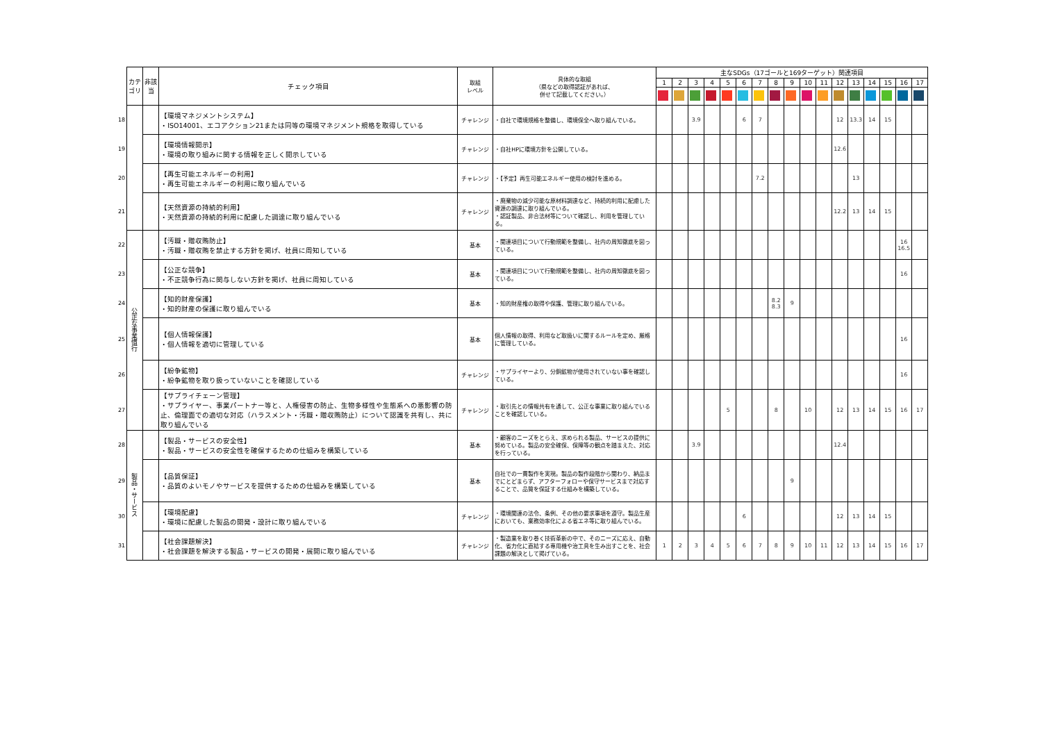| | カテ ゴリ | 非該 当 | チェック項目 | 取組 レベル | 具体的な取組 （県などの取得認証があれば、 併せて記載してください。） | 主なSDGs（17ゴールと169ターゲット）関連項目 | | | | | | | | | | | | | | | | |
| | | | | | | 1 | 2 | 3 | 4 | 5 | 6 | 7 | 8 | 9 | 10 | 11 | 12 | 13 | 14 | 15 | 16 | 17 |
| 18 | | | 【環境マネジメントシステム】 ・ISO14001、エコアクション21または同等の環境マネジメント規格を取得している | チャレンジ | ・自社で環境規格を整備し、環境保全へ取り組んでいる。 | | | 3.9 | | | 6 | 7 | | | | | 12 | 13.3 | 14 | 15 | | |
| 19 | | | 【環境情報開示】 ・環境の取り組みに関する情報を正しく開示している | チャレンジ | ・自社HPに環境方針を公開している。 | | | | | | | | | | | | 12.6 | | | | | |
| 20 | | | 【再生可能エネルギーの利用】 ・再生可能エネルギーの利用に取り組んでいる | チャレンジ | ・【予定】再生可能エネルギー使用の検討を進める。 | | | | | | | 7.2 | | | | | | 13 | | | | |
| 21 | | | 【天然資源の持続的利用】 ・天然資源の持続的利用に配慮した調達に取り組んでいる | チャレンジ | ・廃棄物の減少可能な原材料調達など、持続的利用に配慮した資源の調達に取り組んでいる。 ・認証製品、非合法材等について確認し、利用を管理している。 | | | | | | | | | | | | 12.2 | 13 | 14 | 15 | | |
| 22 | 公正な事業慣行 | | 【汚職・贈収賄防止】 ・汚職・贈収賄を禁止する方針を掲げ、社員に周知している | 基本 | ・関連項目について行動規範を整備し、社内の周知徹底を図っている。 | | | | | | | | | | | | | | | | 16 16.5 | |
| 23 | | | 【公正な競争】 ・不正競争行為に関与しない方針を掲げ、社員に周知している | 基本 | ・関連項目について行動規範を整備し、社内の周知徹底を図っている。 | | | | | | | | | | | | | | | | 16 | |
| 24 | | | 【知的財産保護】 ・知的財産の保護に取り組んでいる | 基本 | ・知的財産権の取得や保護、管理に取り組んでいる。 | | | | | | | | 8.2 8.3 | 9 | | | | | | | | |
| 25 | | | 【個人情報保護】 ・個人情報を適切に管理している | 基本 | 個人情報の取得、利用など取扱いに関するルールを定め、厳格に管理している。 | | | | | | | | | | | | | | | | 16 | |
| 26 | | | 【紛争鉱物】 ・紛争鉱物を取り扱っていないことを確認している | チャレンジ | ・サプライヤーより、分銅鉱物が使用されていない事を確認している。 | | | | | | | | | | | | | | | | 16 | |
| 27 | | | 【サプライチェーン管理】 ・サプライヤー、事業パートナー等と、人権侵害の防止、生物多様性や生態系への悪影響の防止、倫理面での適切な対応（ハラスメント・汚職・贈収賄防止）について認識を共有し、共に取り組んでいる | チャレンジ | ・取引先との情報共有を通して、公正な事業に取り組んでいることを確認している。 | | | | | 5 | | | 8 | | 10 | | 12 | 13 | 14 | 15 | 16 | 17 |
| 28 | 製品・サービス | | 【製品・サービスの安全性】 ・製品・サービスの安全性を確保するための仕組みを構築している | 基本 | ・顧客のニーズをとらえ、求められる製品、サービスの提供に努めている。製品の安全確保、保障等の観点を踏まえた、対応を行っている。 | | | 3.9 | | | | | | | | | 12.4 | | | | | |
| 29 | | | 【品質保証】 ・品質のよいモノやサービスを提供するための仕組みを構築している | 基本 | 自社での一貫製作を実現。製品の製作段階から関わり、納品までにとどまらず、アフターフォローや保守サービスまで対応することで、品質を保証する仕組みを構築している。 | | | | | | | | | 9 | | | | | | | | |
| 30 | | | 【環境配慮】 ・環境に配慮した製品の開発・設計に取り組んでいる | チャレンジ | ・環境関連の法令、条例、その他の要求事項を遵守。製品生産においても、業務効率化による省エネ等に取り組んでいる。 | | | | | | 6 | | | | | | 12 | 13 | 14 | 15 | | |
| 31 | | | 【社会課題解決】 ・社会課題を解決する製品・サービスの開発・展開に取り組んでいる | チャレンジ | ・製造業を取り巻く技術革新の中で、そのニーズに応え、自動化、省力化に直結する専用機や治工具を生み出すことを、社会課題の解決として掲げている。 | 1 | 2 | 3 | 4 | 5 | 6 | 7 | 8 | 9 | 10 | 11 | 12 | 13 | 14 | 15 | 16 | 17 |